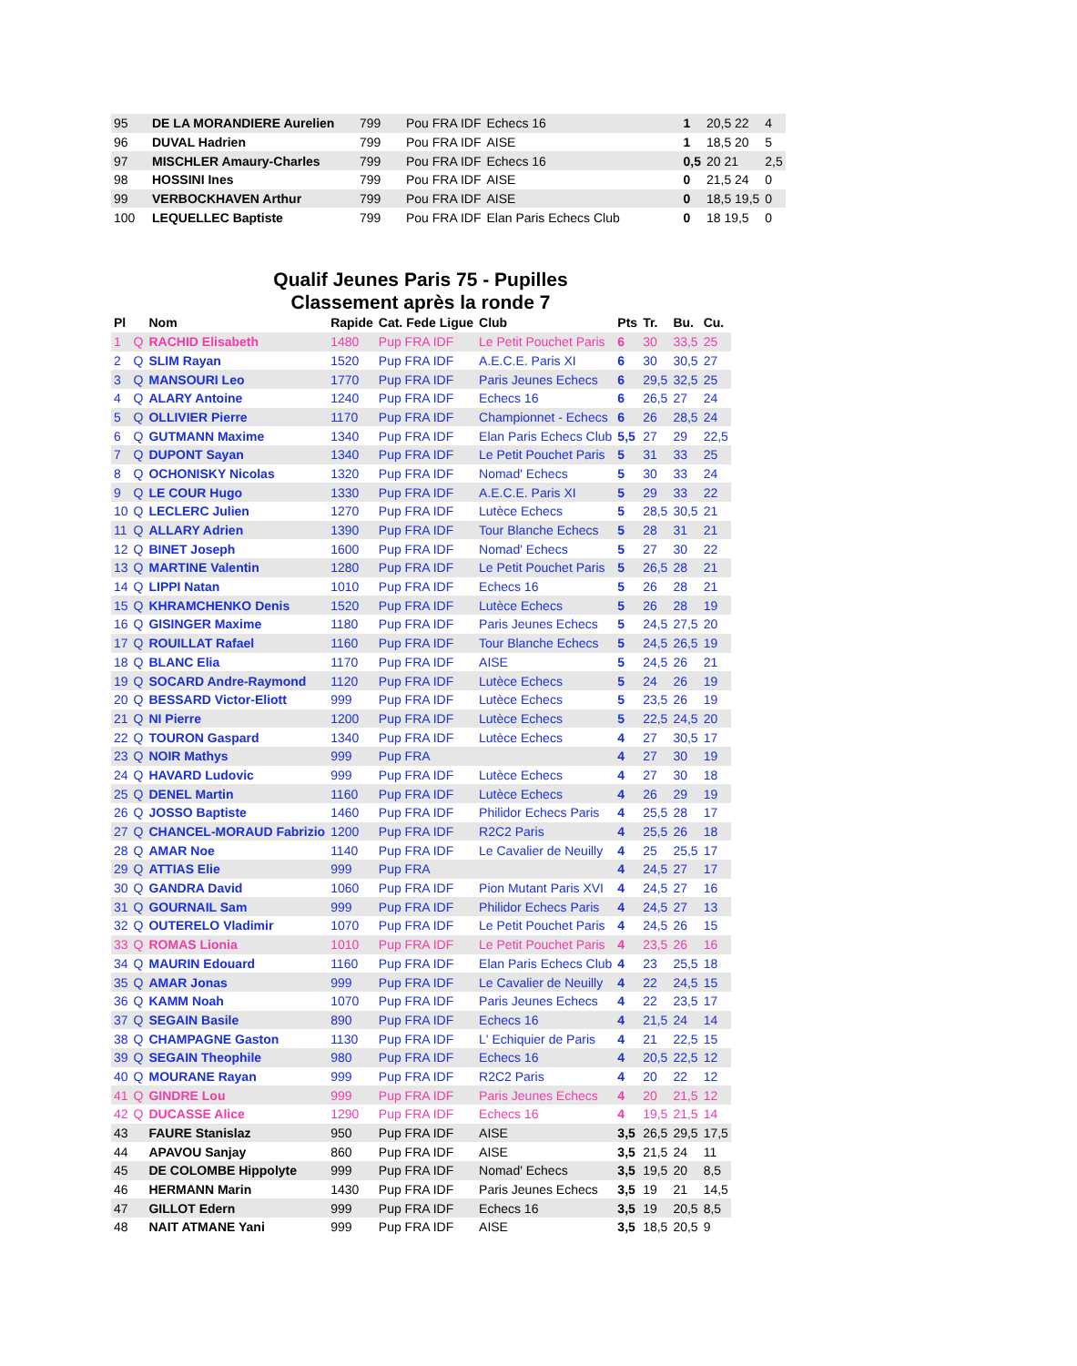| 95 | DE LA MORANDIERE Aurelien | 799 | Pou FRA IDF | Echecs 16 | 1 | 20,5 22 | 4 |
| 96 | DUVAL Hadrien | 799 | Pou FRA IDF | AISE | 1 | 18,5 20 | 5 |
| 97 | MISCHLER Amaury-Charles | 799 | Pou FRA IDF | Echecs 16 | 0,5 | 20 21 | 2,5 |
| 98 | HOSSINI Ines | 799 | Pou FRA IDF | AISE | 0 | 21,5 24 | 0 |
| 99 | VERBOCKHAVEN Arthur | 799 | Pou FRA IDF | AISE | 0 | 18,5 19,5 | 0 |
| 100 | LEQUELLEC Baptiste | 799 | Pou FRA IDF | Elan Paris Echecs Club | 0 | 18 19,5 | 0 |
Qualif Jeunes Paris 75 - Pupilles
Classement après la ronde 7
| Pl | | Nom | Rapide | Cat. Fede Ligue | Club | Pts | Tr. | Bu. | Cu. |
| --- | --- | --- | --- | --- | --- | --- | --- | --- | --- |
| 1 | Q | RACHID Elisabeth | 1480 | Pup FRA IDF | Le Petit Pouchet Paris | 6 | 30 | 33,5 | 25 |
| 2 | Q | SLIM Rayan | 1520 | Pup FRA IDF | A.E.C.E. Paris XI | 6 | 30 | 30,5 | 27 |
| 3 | Q | MANSOURI Leo | 1770 | Pup FRA IDF | Paris Jeunes Echecs | 6 | 29,5 | 32,5 | 25 |
| 4 | Q | ALARY Antoine | 1240 | Pup FRA IDF | Echecs 16 | 6 | 26,5 | 27 | 24 |
| 5 | Q | OLLIVIER Pierre | 1170 | Pup FRA IDF | Championnet - Echecs | 6 | 26 | 28,5 | 24 |
| 6 | Q | GUTMANN Maxime | 1340 | Pup FRA IDF | Elan Paris Echecs Club | 5,5 | 27 | 29 | 22,5 |
| 7 | Q | DUPONT Sayan | 1340 | Pup FRA IDF | Le Petit Pouchet Paris | 5 | 31 | 33 | 25 |
| 8 | Q | OCHONISKY Nicolas | 1320 | Pup FRA IDF | Nomad' Echecs | 5 | 30 | 33 | 24 |
| 9 | Q | LE COUR Hugo | 1330 | Pup FRA IDF | A.E.C.E. Paris XI | 5 | 29 | 33 | 22 |
| 10 | Q | LECLERC Julien | 1270 | Pup FRA IDF | Lutèce Echecs | 5 | 28,5 | 30,5 | 21 |
| 11 | Q | ALLARY Adrien | 1390 | Pup FRA IDF | Tour Blanche Echecs | 5 | 28 | 31 | 21 |
| 12 | Q | BINET Joseph | 1600 | Pup FRA IDF | Nomad' Echecs | 5 | 27 | 30 | 22 |
| 13 | Q | MARTINE Valentin | 1280 | Pup FRA IDF | Le Petit Pouchet Paris | 5 | 26,5 | 28 | 21 |
| 14 | Q | LIPPI Natan | 1010 | Pup FRA IDF | Echecs 16 | 5 | 26 | 28 | 21 |
| 15 | Q | KHRAMCHENKO Denis | 1520 | Pup FRA IDF | Lutèce Echecs | 5 | 26 | 28 | 19 |
| 16 | Q | GISINGER Maxime | 1180 | Pup FRA IDF | Paris Jeunes Echecs | 5 | 24,5 | 27,5 | 20 |
| 17 | Q | ROUILLAT Rafael | 1160 | Pup FRA IDF | Tour Blanche Echecs | 5 | 24,5 | 26,5 | 19 |
| 18 | Q | BLANC Elia | 1170 | Pup FRA IDF | AISE | 5 | 24,5 | 26 | 21 |
| 19 | Q | SOCARD Andre-Raymond | 1120 | Pup FRA IDF | Lutèce Echecs | 5 | 24 | 26 | 19 |
| 20 | Q | BESSARD Victor-Eliott | 999 | Pup FRA IDF | Lutèce Echecs | 5 | 23,5 | 26 | 19 |
| 21 | Q | NI Pierre | 1200 | Pup FRA IDF | Lutèce Echecs | 5 | 22,5 | 24,5 | 20 |
| 22 | Q | TOURON Gaspard | 1340 | Pup FRA IDF | Lutèce Echecs | 4 | 27 | 30,5 | 17 |
| 23 | Q | NOIR Mathys | 999 | Pup FRA | | 4 | 27 | 30 | 19 |
| 24 | Q | HAVARD Ludovic | 999 | Pup FRA IDF | Lutèce Echecs | 4 | 27 | 30 | 18 |
| 25 | Q | DENEL Martin | 1160 | Pup FRA IDF | Lutèce Echecs | 4 | 26 | 29 | 19 |
| 26 | Q | JOSSO Baptiste | 1460 | Pup FRA IDF | Philidor Echecs Paris | 4 | 25,5 | 28 | 17 |
| 27 | Q | CHANCEL-MORAUD Fabrizio | 1200 | Pup FRA IDF | R2C2 Paris | 4 | 25,5 | 26 | 18 |
| 28 | Q | AMAR Noe | 1140 | Pup FRA IDF | Le Cavalier de Neuilly | 4 | 25 | 25,5 | 17 |
| 29 | Q | ATTIAS Elie | 999 | Pup FRA | | 4 | 24,5 | 27 | 17 |
| 30 | Q | GANDRA David | 1060 | Pup FRA IDF | Pion Mutant Paris XVI | 4 | 24,5 | 27 | 16 |
| 31 | Q | GOURNAIL Sam | 999 | Pup FRA IDF | Philidor Echecs Paris | 4 | 24,5 | 27 | 13 |
| 32 | Q | OUTERELO Vladimir | 1070 | Pup FRA IDF | Le Petit Pouchet Paris | 4 | 24,5 | 26 | 15 |
| 33 | Q | ROMAS Lionia | 1010 | Pup FRA IDF | Le Petit Pouchet Paris | 4 | 23,5 | 26 | 16 |
| 34 | Q | MAURIN Edouard | 1160 | Pup FRA IDF | Elan Paris Echecs Club | 4 | 23 | 25,5 | 18 |
| 35 | Q | AMAR Jonas | 999 | Pup FRA IDF | Le Cavalier de Neuilly | 4 | 22 | 24,5 | 15 |
| 36 | Q | KAMM Noah | 1070 | Pup FRA IDF | Paris Jeunes Echecs | 4 | 22 | 23,5 | 17 |
| 37 | Q | SEGAIN Basile | 890 | Pup FRA IDF | Echecs 16 | 4 | 21,5 | 24 | 14 |
| 38 | Q | CHAMPAGNE Gaston | 1130 | Pup FRA IDF | L' Echiquier de Paris | 4 | 21 | 22,5 | 15 |
| 39 | Q | SEGAIN Theophile | 980 | Pup FRA IDF | Echecs 16 | 4 | 20,5 | 22,5 | 12 |
| 40 | Q | MOURANE Rayan | 999 | Pup FRA IDF | R2C2 Paris | 4 | 20 | 22 | 12 |
| 41 | Q | GINDRE Lou | 999 | Pup FRA IDF | Paris Jeunes Echecs | 4 | 20 | 21,5 | 12 |
| 42 | Q | DUCASSE Alice | 1290 | Pup FRA IDF | Echecs 16 | 4 | 19,5 | 21,5 | 14 |
| 43 | | FAURE Stanislaz | 950 | Pup FRA IDF | AISE | 3,5 | 26,5 | 29,5 | 17,5 |
| 44 | | APAVOU Sanjay | 860 | Pup FRA IDF | AISE | 3,5 | 21,5 | 24 | 11 |
| 45 | | DE COLOMBE Hippolyte | 999 | Pup FRA IDF | Nomad' Echecs | 3,5 | 19,5 | 20 | 8,5 |
| 46 | | HERMANN Marin | 1430 | Pup FRA IDF | Paris Jeunes Echecs | 3,5 | 19 | 21 | 14,5 |
| 47 | | GILLOT Edern | 999 | Pup FRA IDF | Echecs 16 | 3,5 | 19 | 20,5 | 8,5 |
| 48 | | NAIT ATMANE Yani | 999 | Pup FRA IDF | AISE | 3,5 | 18,5 | 20,5 | 9 |